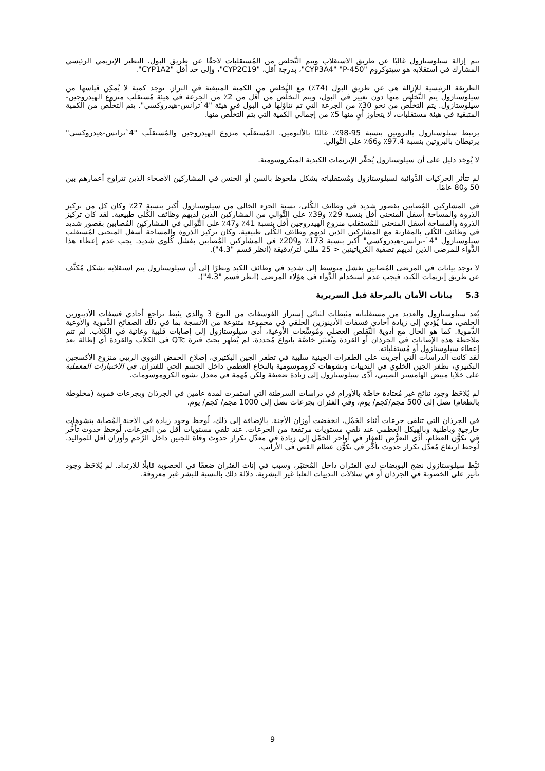تتم إزالة سيلوستازول غالبًا عن طريق الاستقلاب ويتم التَّخلص من المُستقلبات لاحقًا عن طريق البول. النظير الإنزيمي الرئيسي المشارك في استقلابه هو سيتوكروم "CYP3A4" "P-450"، بدرجة أقل، "CYP2C19"، وإلى حد أقل "CYP1A2".
الطريقة الرئيسية للإزالة هي عن طريق البول (74٪) مع التَّخلص من الكمية المتبقية في البراز. توجد كمية لا يُمكِن قياسها من سيلوستازول يتم التَّخلص منها دون تغيير في البول، ويتم التخلُّص من أقل من 2٪ من الجرعة في هيئة مُستقلَب منزوع الهيدروجين- سيلوستازول. يتم التخلُّص من نحو 30٪ من الجرعة التي تم تناوُلها في البول في هيئة "4`ترانس-هيدروكسي". يتم التخلُّص من الكمية المتبقية في هيئة مستقلبات، لا يتجاوز أيٍ منها 5٪ من إجمالي الكمية التي يتم التخلُّص منها.
يرتبط سيلوستازول بالبروتين بنسبة 95-98٪، غالبًا بالألبومين. المُستقلَب منزوع الهيدروجين والمُستقلَب "4`ترانس-هيدروكسي" يرتبطان بالبروتين بنسبة 97.4٪ و66٪ على التَّوالي.
لا يُوجَد دليل على أن سيلوستازول يُحفِّز الإنزيمات الكبدية الميكروسومية.
لم تتأثر الحركيات الدَّوائية لسيلوستازول ومُستقلباته بشكل ملحوظ بالسن أو الجنس في المشاركين الأصحاء الذين تتراوح أعمارهم بين 50 و80 عامًا.
في المشاركين المُصابين بقصور شديد في وظائف الكُلى، نسبة الجزء الخالي من سيلوستازول أكبر بنسبة 27٪ وكان كل من تركيز الذروة والمساحة أسفل المنحنى أقل بنسبة 29٪ و39٪ على التَّوالي من المشاركين الذين لديهم وظائف الكُلى طبيعية. لقد كان تركيز الذروة والمساحة أسفل المنحنى للمُستقلب منزوع الهيدروجين أقل بنسبة 41٪ و47٪ على التَّوالي في المشاركين المُصابين بقصور شديد في وظائف الكُلى بالمقارنة مع المشاركين الذين لديهم وظائف الكُلى طبيعية. وكان تركيز الذروة والمساحة أسفل المنحنى لمُستقلب سيلوستازول "4`-ترانس-هيدروكسي" أكبر بنسبة 173٪ و209٪ في المشاركين المُصابين بفشل كُلوي شديد. يجب عدم إعطاء هذا الدَّواء للمرضى الذين لديهم تصفية الكرياتينين < 25 مللي لتر/دقيقة (انظر قسم "4.3").
لا توجد بيانات في المرضى المُصابين بفشل متوسط إلى شديد في وظائف الكبد ونظرًا إلى أن سيلوستازول يتم استقلابه بشكل مُكثَّف عن طريق إنزيمات الكبد، فيجب عدم استخدام الدَّواء في هؤلاء المرضى (انظر قسم "4.3").
5.3 بيانات الأمان بالمرحلة قبل السريرية
يُعد سيلوستازول والعديد من مستقلباته مثبطات لثنائي إستراز الفوسفات من النوع 3 والذي يثبط تراجع أحادي فسفات الأدينوزين الحلقي، مما يُؤدي إلى زيادة أحادي فسفات الأدينوزين الحلقي في مجموعة متنوعة من الأنسجة بما في ذلك الصفائح الدَّموية والأوعية الدَّموية. كما هو الحال مع أدوية التَّقلص العضلي ومُوسِّعات الأوعية، أدى سيلوستازول إلى إصابات قلبية وعائية في الكلاب. لم تتم ملاحظة هذه الإصابات في الجرذان أو القردة وتُعتَبَر خاصَّة بأنواع مُحددة. لم يُظهِر بحث فترة QTc في الكلاب والقردة أي إطالة بعد إعطاء سيلوستازول أو مُستقلباته.
لقد كانت الدراسات التي أجريت على الطفرات الجينية سلبية في تطفر الجين البكتيري، إصلاح الحمض النووي الريبي منزوع الأكسجين البكتيري، تطفر الجين الخلوي في الثدييات وتشوهات كروموسومية بالنخاع العظمي داخل الجسم الحي للفئران. في الاختبارات المعملية على خلايا مبيض الهامستر الصيني، أدَّى سيلوستازول إلى زيادة ضعيفة ولكن مُهمة في معدل تشوه الكروموسومات.
لم يُلاحَظ وجود نتائج غير مُعتادة خاصَّة بالأورام في دراسات السرطنة التي استمرت لمدة عامين في الجرذان وبجرعات فموية (مخلوطة بالطعام) تصل إلى 500 مجم/كجم/ يوم، وفي الفئران بجرعات تصل إلى 1000 مجم/ كجم/ يوم.
في الجرذان التي تتلقى جرعات أثناء الحَمْل، انخفضت أوزان الأجنة. بالإضافة إلى ذلك، لُوحظ وجود زيادة في الأجنة المُصابة بتشوهات خارجية وباطنية وبالهيكل العظمي عند تلقي مستويات مرتفعة من الجرعات. عند تلقي مستويات أقل من الجرعات، لُوحظ حدوث تأخُّر في تكوُّن العظام. أدَّى التعرُّض للعقار في أواخر الحَمْل إلى زيادة في معدّل تكرار حدوث وفاة للجنين داخل الرَّحم وأوزان أقل للمواليد. لُوحظ ارتفاع مُعدّل تكرار حدوث تأخُّر في تكوُّن عظام القص في الأرانب.
ثبَّط سيلوستازول نضج البويضات لدى الفئران داخل المُختبَر، وسبب في إناث الفئران ضعفًا في الخصوبة قابلًا للارتداد. لم يُلاحَظ وجود تأثير على الخصوبة في الجرذان أو في سلالات الثدييات العليا غير البشرية. دلالة ذلك بالنسبة للبشر غير معروفة.
9